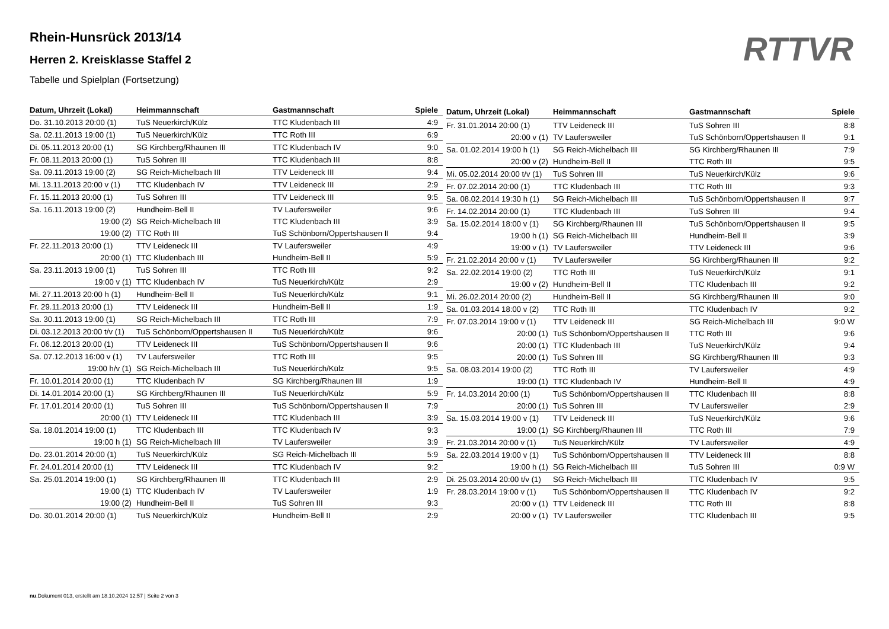RTTVR
Rhein-Hunsrück 2013/14
Herren 2. Kreisklasse Staffel 2
Tabelle und Spielplan (Fortsetzung)
| Datum, Uhrzeit (Lokal) | Heimmannschaft | Gastmannschaft | Spiele |
| --- | --- | --- | --- |
| Do. 31.10.2013 20:00 (1) | TuS Neuerkirch/Külz | TTC Kludenbach III | 4:9 |
| Sa. 02.11.2013 19:00 (1) | TuS Neuerkirch/Külz | TTC Roth III | 6:9 |
| Di. 05.11.2013 20:00 (1) | SG Kirchberg/Rhaunen III | TTC Kludenbach IV | 9:0 |
| Fr. 08.11.2013 20:00 (1) | TuS Sohren III | TTC Kludenbach III | 8:8 |
| Sa. 09.11.2013 19:00 (2) | SG Reich-Michelbach III | TTV Leideneck III | 9:4 |
| Mi. 13.11.2013 20:00 v (1) | TTC Kludenbach IV | TTV Leideneck III | 2:9 |
| Fr. 15.11.2013 20:00 (1) | TuS Sohren III | TTV Leideneck III | 9:5 |
| Sa. 16.11.2013 19:00 (2) | Hundheim-Bell II | TV Laufersweiler | 9:6 |
| 19:00 (2) | SG Reich-Michelbach III | TTC Kludenbach III | 3:9 |
| 19:00 (2) | TTC Roth III | TuS Schönborn/Oppertshausen II | 9:4 |
| Fr. 22.11.2013 20:00 (1) | TTV Leideneck III | TV Laufersweiler | 4:9 |
| 20:00 (1) | TTC Kludenbach III | Hundheim-Bell II | 5:9 |
| Sa. 23.11.2013 19:00 (1) | TuS Sohren III | TTC Roth III | 9:2 |
| 19:00 v (1) | TTC Kludenbach IV | TuS Neuerkirch/Külz | 2:9 |
| Mi. 27.11.2013 20:00 h (1) | Hundheim-Bell II | TuS Neuerkirch/Külz | 9:1 |
| Fr. 29.11.2013 20:00 (1) | TTV Leideneck III | Hundheim-Bell II | 1:9 |
| Sa. 30.11.2013 19:00 (1) | SG Reich-Michelbach III | TTC Roth III | 7:9 |
| Di. 03.12.2013 20:00 t/v (1) | TuS Schönborn/Oppertshausen II | TuS Neuerkirch/Külz | 9:6 |
| Fr. 06.12.2013 20:00 (1) | TTV Leideneck III | TuS Schönborn/Oppertshausen II | 9:6 |
| Sa. 07.12.2013 16:00 v (1) | TV Laufersweiler | TTC Roth III | 9:5 |
| 19:00 h/v (1) | SG Reich-Michelbach III | TuS Neuerkirch/Külz | 9:5 |
| Fr. 10.01.2014 20:00 (1) | TTC Kludenbach IV | SG Kirchberg/Rhaunen III | 1:9 |
| Di. 14.01.2014 20:00 (1) | SG Kirchberg/Rhaunen III | TuS Neuerkirch/Külz | 5:9 |
| Fr. 17.01.2014 20:00 (1) | TuS Sohren III | TuS Schönborn/Oppertshausen II | 7:9 |
| 20:00 (1) | TTV Leideneck III | TTC Kludenbach III | 3:9 |
| Sa. 18.01.2014 19:00 (1) | TTC Kludenbach III | TTC Kludenbach IV | 9:3 |
| 19:00 h (1) | SG Reich-Michelbach III | TV Laufersweiler | 3:9 |
| Do. 23.01.2014 20:00 (1) | TuS Neuerkirch/Külz | SG Reich-Michelbach III | 5:9 |
| Fr. 24.01.2014 20:00 (1) | TTV Leideneck III | TTC Kludenbach IV | 9:2 |
| Sa. 25.01.2014 19:00 (1) | SG Kirchberg/Rhaunen III | TTC Kludenbach III | 2:9 |
| 19:00 (1) | TTC Kludenbach IV | TV Laufersweiler | 1:9 |
| 19:00 (2) | Hundheim-Bell II | TuS Sohren III | 9:3 |
| Do. 30.01.2014 20:00 (1) | TuS Neuerkirch/Külz | Hundheim-Bell II | 2:9 |
| Datum, Uhrzeit (Lokal) | Heimmannschaft | Gastmannschaft | Spiele |
| --- | --- | --- | --- |
| Fr. 31.01.2014 20:00 (1) | TTV Leideneck III | TuS Sohren III | 8:8 |
| 20:00 v (1) | TV Laufersweiler | TuS Schönborn/Oppertshausen II | 9:1 |
| Sa. 01.02.2014 19:00 h (1) | SG Reich-Michelbach III | SG Kirchberg/Rhaunen III | 7:9 |
| 20:00 v (2) | Hundheim-Bell II | TTC Roth III | 9:5 |
| Mi. 05.02.2014 20:00 t/v (1) | TuS Sohren III | TuS Neuerkirch/Külz | 9:6 |
| Fr. 07.02.2014 20:00 (1) | TTC Kludenbach III | TTC Roth III | 9:3 |
| Sa. 08.02.2014 19:30 h (1) | SG Reich-Michelbach III | TuS Schönborn/Oppertshausen II | 9:7 |
| Fr. 14.02.2014 20:00 (1) | TTC Kludenbach III | TuS Sohren III | 9:4 |
| Sa. 15.02.2014 18:00 v (1) | SG Kirchberg/Rhaunen III | TuS Schönborn/Oppertshausen II | 9:5 |
| 19:00 h (1) | SG Reich-Michelbach III | Hundheim-Bell II | 3:9 |
| 19:00 v (1) | TV Laufersweiler | TTV Leideneck III | 9:6 |
| Fr. 21.02.2014 20:00 v (1) | TV Laufersweiler | SG Kirchberg/Rhaunen III | 9:2 |
| Sa. 22.02.2014 19:00 (2) | TTC Roth III | TuS Neuerkirch/Külz | 9:1 |
| 19:00 v (2) | Hundheim-Bell II | TTC Kludenbach III | 9:2 |
| Mi. 26.02.2014 20:00 (2) | Hundheim-Bell II | SG Kirchberg/Rhaunen III | 9:0 |
| Sa. 01.03.2014 18:00 v (2) | TTC Roth III | TTC Kludenbach IV | 9:2 |
| Fr. 07.03.2014 19:00 v (1) | TTV Leideneck III | SG Reich-Michelbach III | 9:0 W |
| 20:00 (1) | TuS Schönborn/Oppertshausen II | TTC Roth III | 9:6 |
| 20:00 (1) | TTC Kludenbach III | TuS Neuerkirch/Külz | 9:4 |
| 20:00 (1) | TuS Sohren III | SG Kirchberg/Rhaunen III | 9:3 |
| Sa. 08.03.2014 19:00 (2) | TTC Roth III | TV Laufersweiler | 4:9 |
| 19:00 (1) | TTC Kludenbach IV | Hundheim-Bell II | 4:9 |
| Fr. 14.03.2014 20:00 (1) | TuS Schönborn/Oppertshausen II | TTC Kludenbach III | 8:8 |
| 20:00 (1) | TuS Sohren III | TV Laufersweiler | 2:9 |
| Sa. 15.03.2014 19:00 v (1) | TTV Leideneck III | TuS Neuerkirch/Külz | 9:6 |
| 19:00 (1) | SG Kirchberg/Rhaunen III | TTC Roth III | 7:9 |
| Fr. 21.03.2014 20:00 v (1) | TuS Neuerkirch/Külz | TV Laufersweiler | 4:9 |
| Sa. 22.03.2014 19:00 v (1) | TuS Schönborn/Oppertshausen II | TTV Leideneck III | 8:8 |
| 19:00 h (1) | SG Reich-Michelbach III | TuS Sohren III | 0:9 W |
| Di. 25.03.2014 20:00 t/v (1) | SG Reich-Michelbach III | TTC Kludenbach IV | 9:5 |
| Fr. 28.03.2014 19:00 v (1) | TuS Schönborn/Oppertshausen II | TTC Kludenbach IV | 9:2 |
| 20:00 v (1) | TTV Leideneck III | TTC Roth III | 8:8 |
| 20:00 v (1) | TV Laufersweiler | TTC Kludenbach III | 9:5 |
nu.Dokument 013, erstellt am 18.10.2024 12:57 | Seite 2 von 3